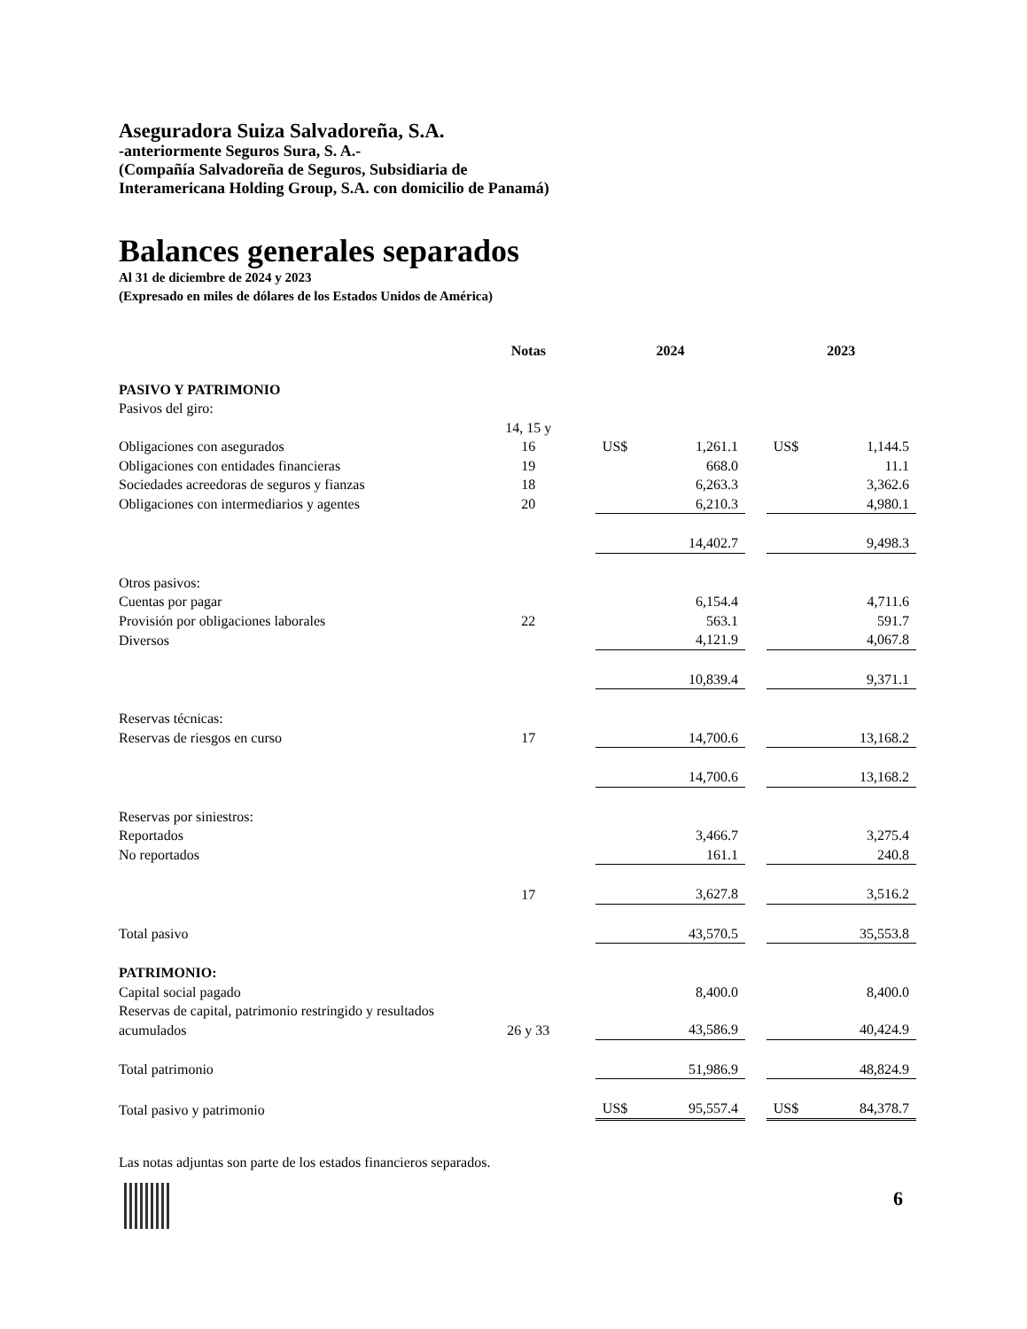Aseguradora Suiza Salvadoreña, S.A.
-anteriormente Seguros Sura, S. A.-
(Compañía Salvadoreña de Seguros, Subsidiaria de
Interamericana Holding Group, S.A. con domicilio de Panamá)
Balances generales separados
Al 31 de diciembre de 2024 y 2023
(Expresado en miles de dólares de los Estados Unidos de América)
| | Notas | | 2024 | | | 2023 | |
| PASIVO Y PATRIMONIO | | | | | | | |
| Pasivos del giro: | | | | | | | |
| Obligaciones con asegurados | 14, 15 y 16 | | US$ | 1,261.1 | | US$ | 1,144.5 |
| Obligaciones con entidades financieras | 19 | | | 668.0 | | | 11.1 |
| Sociedades acreedoras de seguros y fianzas | 18 | | | 6,263.3 | | | 3,362.6 |
| Obligaciones con intermediarios y agentes | 20 | | | 6,210.3 | | | 4,980.1 |
| | | | | 14,402.7 | | | 9,498.3 |
| Otros pasivos: | | | | | | | |
| Cuentas por pagar | | | | 6,154.4 | | | 4,711.6 |
| Provisión por obligaciones laborales | 22 | | | 563.1 | | | 591.7 |
| Diversos | | | | 4,121.9 | | | 4,067.8 |
| | | | | 10,839.4 | | | 9,371.1 |
| Reservas técnicas: | | | | | | | |
| Reservas de riesgos en curso | 17 | | | 14,700.6 | | | 13,168.2 |
| | | | | 14,700.6 | | | 13,168.2 |
| Reservas por siniestros: | | | | | | | |
| Reportados | | | | 3,466.7 | | | 3,275.4 |
| No reportados | | | | 161.1 | | | 240.8 |
| | 17 | | | 3,627.8 | | | 3,516.2 |
| Total pasivo | | | | 43,570.5 | | | 35,553.8 |
| PATRIMONIO: | | | | | | | |
| Capital social pagado | | | | 8,400.0 | | | 8,400.0 |
| Reservas de capital, patrimonio restringido y resultados acumulados | 26 y 33 | | | 43,586.9 | | | 40,424.9 |
| Total patrimonio | | | | 51,986.9 | | | 48,824.9 |
| Total pasivo y patrimonio | | | US$ | 95,557.4 | | US$ | 84,378.7 |
Las notas adjuntas son parte de los estados financieros separados.
6